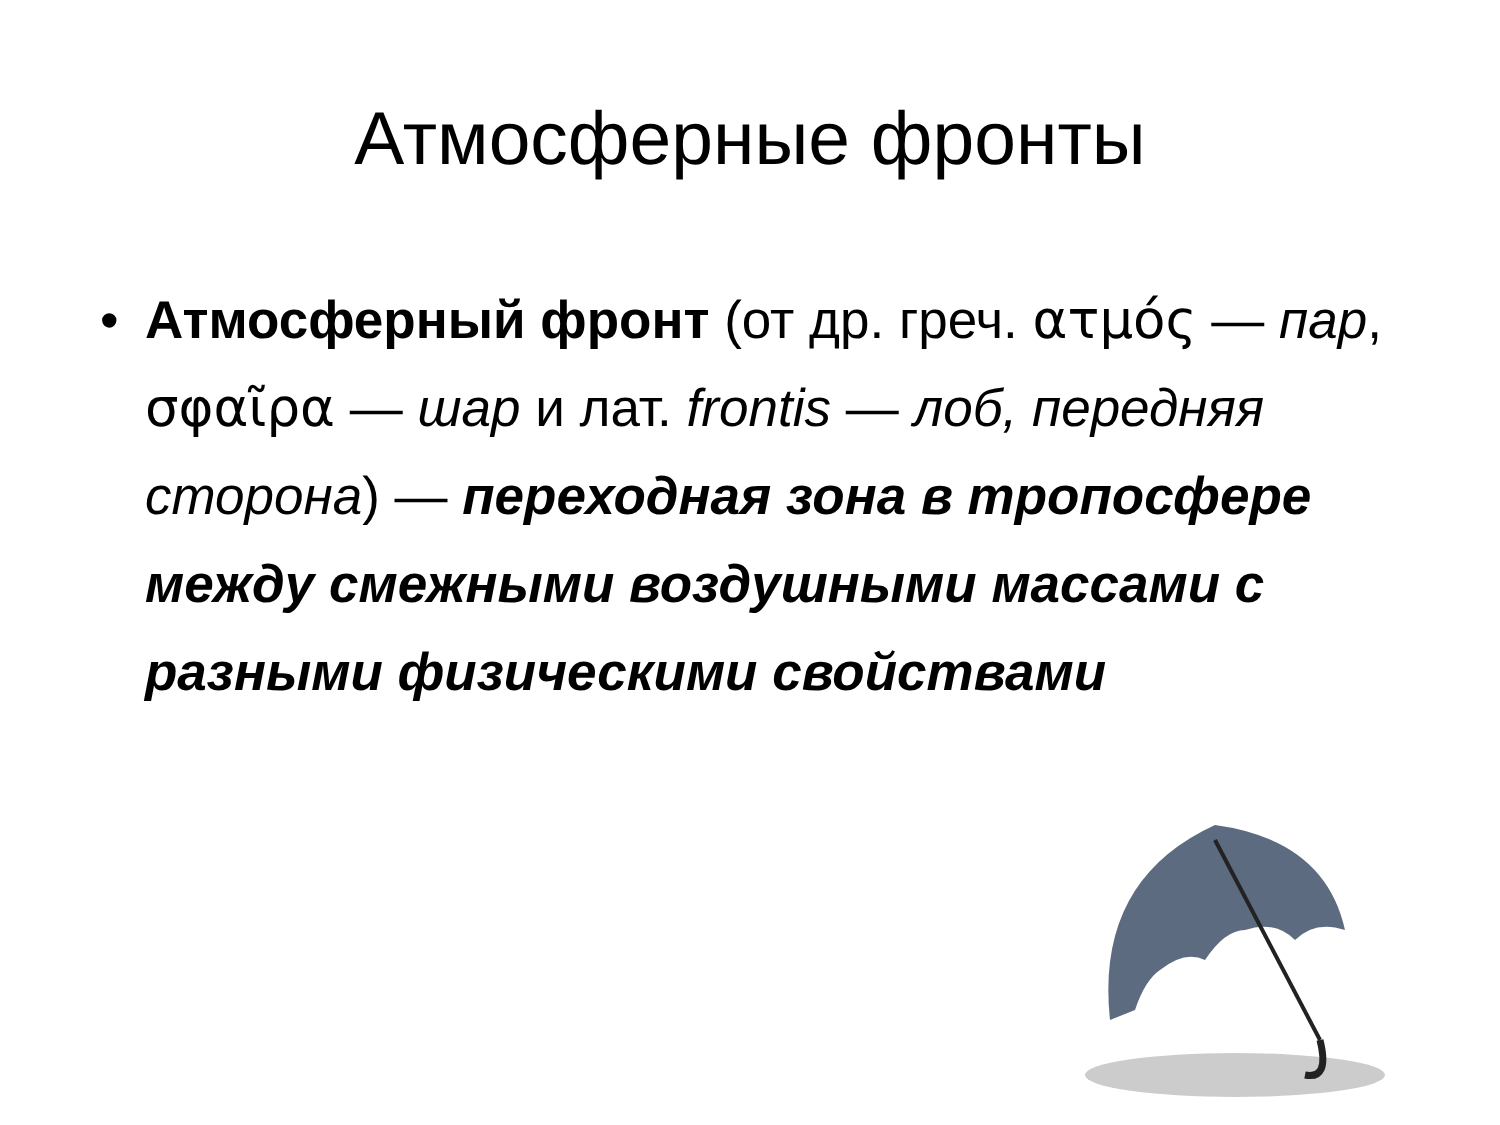Атмосферные фронты
• Атмосферный фронт (от др. греч. ατμός — пар, σφαῖρα — шар и лат. frontis — лоб, передняя сторона) — переходная зона в тропосфере между смежными воздушными массами с разными физическими свойствами